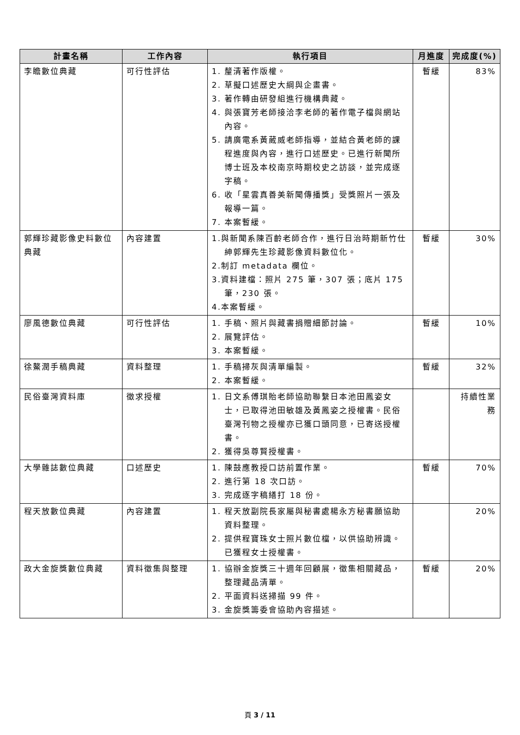| 計畫名稱 | 工作內容 | 執行項目 | 月進度 | 完成度(%) |
| --- | --- | --- | --- | --- |
| 李瞻數位典藏 | 可行性評估 | 1. 釐清著作版權。 2. 草擬口述歷史大綱與企畫書。 3. 著作轉由研發組進行機構典藏。 4. 與張寶芳老師接洽李老師的著作電子檔與網站內容。 5. 請廣電系黃葳威老師指導，並結合黃老師的課程進度與內容，進行口述歷史。已進行新聞所博士班及本校南京時期校史之訪談，並完成逐字稿。 6. 收「星雲真善美新聞傳播獎」受獎照片一張及報導一篇。 7. 本案暫緩。 | 暫緩 | 83% |
| 郭輝珍藏影像史料數位典藏 | 內容建置 | 1.與新聞系陳百齡老師合作，進行日治時期新竹仕紳郭輝先生珍藏影像資料數位化。 2.制訂 metadata 欄位。 3.資料建檔：照片 275 筆，307 張；底片 175 筆，230 張。 4.本案暫緩。 | 暫緩 | 30% |
| 廖風德數位典藏 | 可行性評估 | 1. 手稿、照片與藏書捐贈細節討論。 2. 展覽評估。 3. 本案暫緩。 | 暫緩 | 10% |
| 徐鰲潤手稿典藏 | 資料整理 | 1. 手稿掃灰與清單編製。 2. 本案暫緩。 | 暫緩 | 32% |
| 民俗臺灣資料庫 | 徵求授權 | 1. 日文系傅琪貽老師協助聯繫日本池田鳳姿女士，已取得池田敏雄及黃鳳姿之授權書。民俗臺灣刊物之授權亦已獲口頭同意，已寄送授權書。 2. 獲得吳尊賢授權書。 | | 持續性業務 |
| 大學雜誌數位典藏 | 口述歷史 | 1. 陳鼓應教授口訪前置作業。 2. 進行第 18 次口訪。 3. 完成逐字稿繕打 18 份。 | 暫緩 | 70% |
| 程天放數位典藏 | 內容建置 | 1. 程天放副院長家屬與秘書處楊永方秘書願協助資料整理。 2. 提供程寶珠女士照片數位檔，以供協助辨識。已獲程女士授權書。 | | 20% |
| 政大金旋獎數位典藏 | 資料徵集與整理 | 1. 協辦金旋獎三十週年回顧展，徵集相關藏品，整理藏品清單。 2. 平面資料送掃描 99 件。 3. 金旋獎籌委會協助內容描述。 | 暫緩 | 20% |
頁 3 / 11